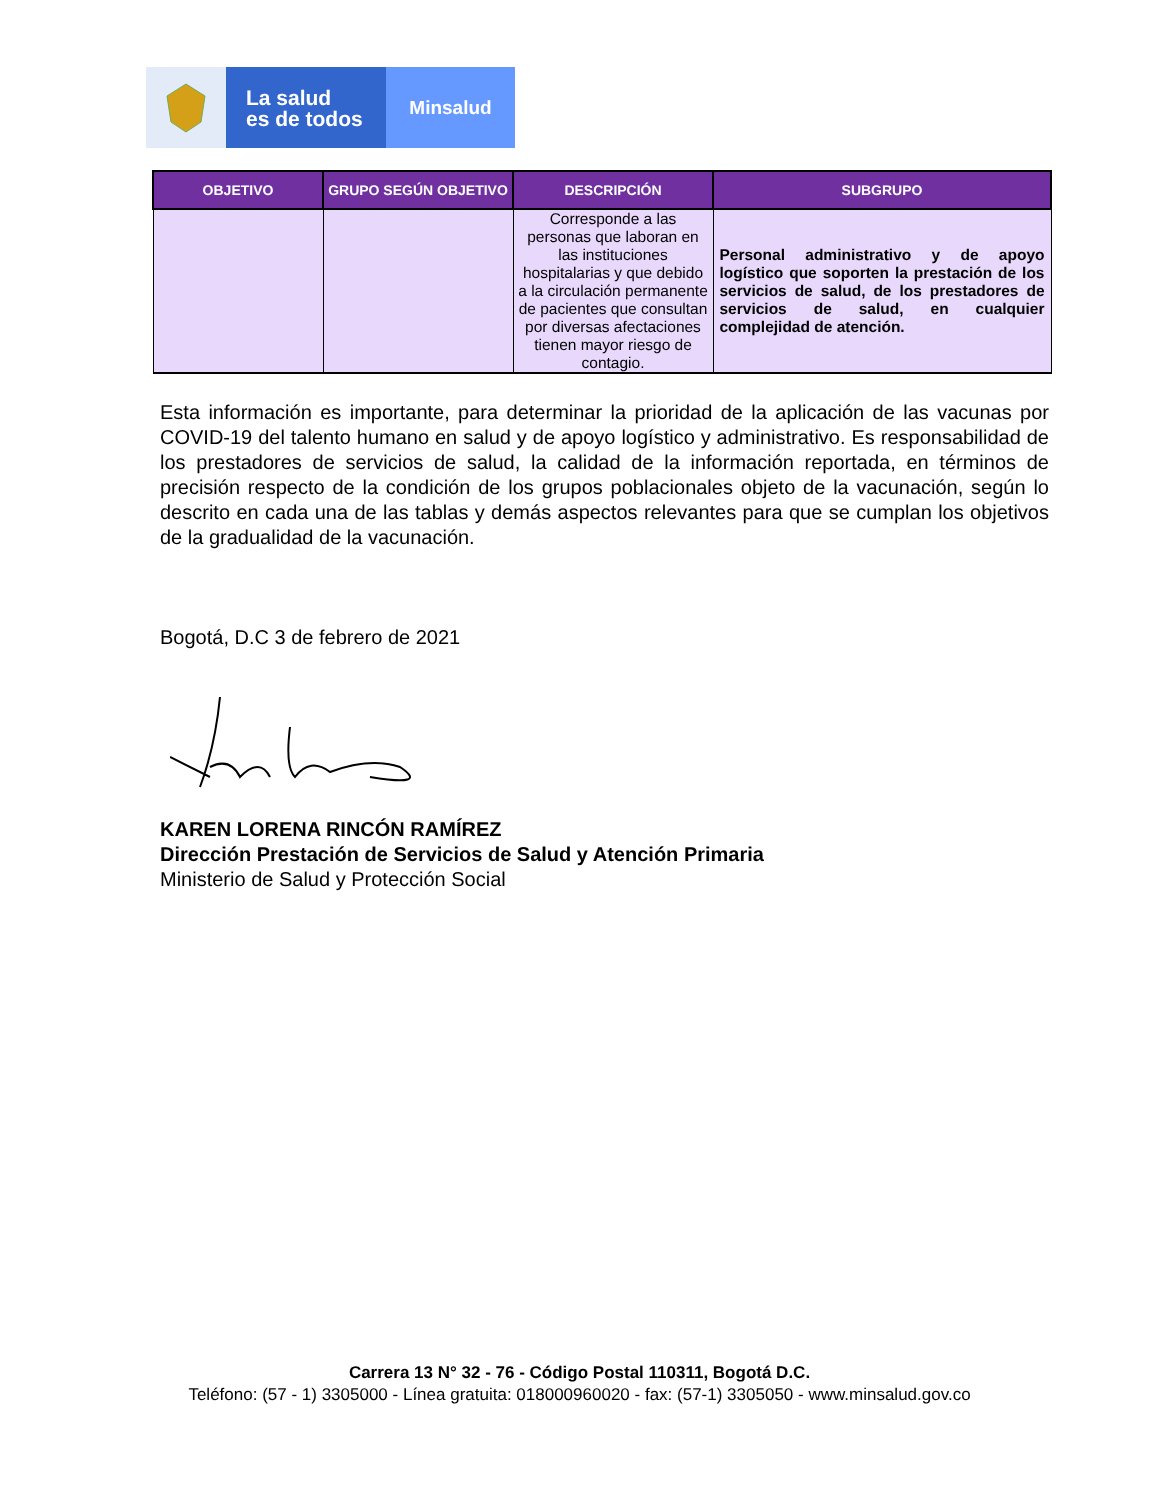La salud
es de todos
Minsalud
| OBJETIVO | GRUPO SEGÚN OBJETIVO | DESCRIPCIÓN | SUBGRUPO |
| --- | --- | --- | --- |
| | | Corresponde a las personas que laboran en las instituciones hospitalarias y que debido a la circulación permanente de pacientes que consultan por diversas afectaciones tienen mayor riesgo de contagio. | Personal administrativo y de apoyo logístico que soporten la prestación de los servicios de salud, de los prestadores de servicios de salud, en cualquier complejidad de atención. |
Esta información es importante, para determinar la prioridad de la aplicación de las vacunas por COVID-19 del talento humano en salud y de apoyo logístico y administrativo. Es responsabilidad de los prestadores de servicios de salud, la calidad de la información reportada, en términos de precisión respecto de la condición de los grupos poblacionales objeto de la vacunación, según lo descrito en cada una de las tablas y demás aspectos relevantes para que se cumplan los objetivos de la gradualidad de la vacunación.
Bogotá, D.C 3 de febrero de 2021
KAREN LORENA RINCÓN RAMÍREZ
Dirección Prestación de Servicios de Salud y Atención Primaria
Ministerio de Salud y Protección Social
Carrera 13 N° 32 - 76 - Código Postal 110311, Bogotá D.C.
Teléfono: (57 - 1) 3305000 - Línea gratuita: 018000960020 - fax: (57-1) 3305050 - www.minsalud.gov.co